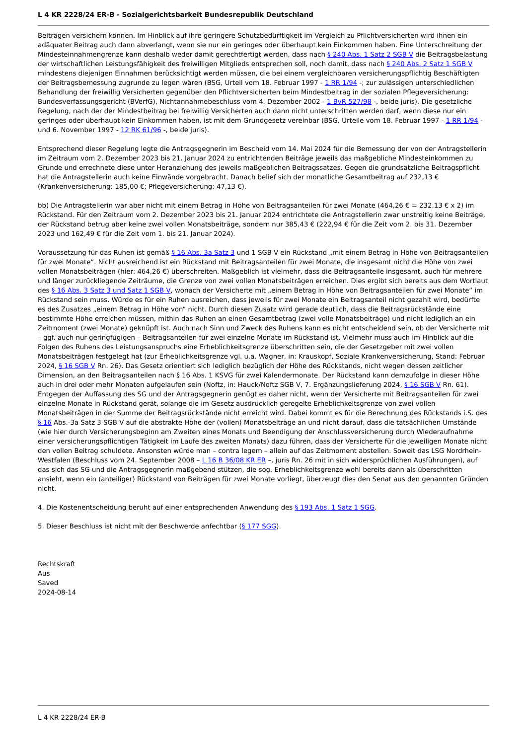L 4 KR 2228/24 ER-B - Sozialgerichtsbarkeit Bundesrepublik Deutschland
Beiträgen versichern können. Im Hinblick auf ihre geringere Schutzbedürftigkeit im Vergleich zu Pflichtversicherten wird ihnen ein adäquater Beitrag auch dann abverlangt, wenn sie nur ein geringes oder überhaupt kein Einkommen haben. Eine Unterschreitung der Mindesteinnahmengrenze kann deshalb weder damit gerechtfertigt werden, dass nach § 240 Abs. 1 Satz 2 SGB V die Beitragsbelastung der wirtschaftlichen Leistungsfähigkeit des freiwilligen Mitglieds entsprechen soll, noch damit, dass nach § 240 Abs. 2 Satz 1 SGB V mindestens diejenigen Einnahmen berücksichtigt werden müssen, die bei einem vergleichbaren versicherungspflichtig Beschäftigten der Beitragsbemessung zugrunde zu legen wären (BSG, Urteil vom 18. Februar 1997 - 1 RR 1/94 -; zur zulässigen unterschiedlichen Behandlung der freiwillig Versicherten gegenüber den Pflichtversicherten beim Mindestbeitrag in der sozialen Pflegeversicherung: Bundesverfassungsgericht (BVerfG), Nichtannahmebeschluss vom 4. Dezember 2002 - 1 BvR 527/98 -, beide juris). Die gesetzliche Regelung, nach der der Mindestbeitrag bei freiwillig Versicherten auch dann nicht unterschritten werden darf, wenn diese nur ein geringes oder überhaupt kein Einkommen haben, ist mit dem Grundgesetz vereinbar (BSG, Urteile vom 18. Februar 1997 - 1 RR 1/94 - und 6. November 1997 - 12 RK 61/96 -, beide juris).
Entsprechend dieser Regelung legte die Antragsgegnerin im Bescheid vom 14. Mai 2024 für die Bemessung der von der Antragstellerin im Zeitraum vom 2. Dezember 2023 bis 21. Januar 2024 zu entrichtenden Beiträge jeweils das maßgebliche Mindesteinkommen zu Grunde und errechnete diese unter Heranziehung des jeweils maßgeblichen Beitragssatzes. Gegen die grundsätzliche Beitragspflicht hat die Antragstellerin auch keine Einwände vorgebracht. Danach belief sich der monatliche Gesamtbeitrag auf 232,13 € (Krankenversicherung: 185,00 €; Pflegeversicherung: 47,13 €).
bb) Die Antragstellerin war aber nicht mit einem Betrag in Höhe von Beitragsanteilen für zwei Monate (464,26 € = 232,13 € x 2) im Rückstand. Für den Zeitraum vom 2. Dezember 2023 bis 21. Januar 2024 entrichtete die Antragstellerin zwar unstreitig keine Beiträge, der Rückstand betrug aber keine zwei vollen Monatsbeiträge, sondern nur 385,43 € (222,94 € für die Zeit vom 2. bis 31. Dezember 2023 und 162,49 € für die Zeit vom 1. bis 21. Januar 2024).
Voraussetzung für das Ruhen ist gemäß § 16 Abs. 3a Satz 3 und 1 SGB V ein Rückstand „mit einem Betrag in Höhe von Beitragsanteilen für zwei Monate“. Nicht ausreichend ist ein Rückstand mit Beitragsanteilen für zwei Monate, die insgesamt nicht die Höhe von zwei vollen Monatsbeiträgen (hier: 464,26 €) überschreiten. Maßgeblich ist vielmehr, dass die Beitragsanteile insgesamt, auch für mehrere und länger zurückliegende Zeiträume, die Grenze von zwei vollen Monatsbeiträgen erreichen. Dies ergibt sich bereits aus dem Wortlaut des § 16 Abs. 3 Satz 3 und Satz 1 SGB V, wonach der Versicherte mit „einem Betrag in Höhe von Beitragsanteilen für zwei Monate“ im Rückstand sein muss. Würde es für ein Ruhen ausreichen, dass jeweils für zwei Monate ein Beitragsanteil nicht gezahlt wird, bedürfte es des Zusatzes „einem Betrag in Höhe von“ nicht. Durch diesen Zusatz wird gerade deutlich, dass die Beitragsrückstände eine bestimmte Höhe erreichen müssen, mithin das Ruhen an einen Gesamtbetrag (zwei volle Monatsbeiträge) und nicht lediglich an ein Zeitmoment (zwei Monate) geknüpft ist. Auch nach Sinn und Zweck des Ruhens kann es nicht entscheidend sein, ob der Versicherte mit – ggf. auch nur geringfügigen – Beitragsanteilen für zwei einzelne Monate im Rückstand ist. Vielmehr muss auch im Hinblick auf die Folgen des Ruhens des Leistungsanspruchs eine Erheblichkeitsgrenze überschritten sein, die der Gesetzgeber mit zwei vollen Monatsbeiträgen festgelegt hat (zur Erheblichkeitsgrenze vgl. u.a. Wagner, in: Krauskopf, Soziale Krankenversicherung, Stand: Februar 2024, § 16 SGB V Rn. 26). Das Gesetz orientiert sich lediglich bezüglich der Höhe des Rückstands, nicht wegen dessen zeitlicher Dimension, an den Beitragsanteilen nach § 16 Abs. 1 KSVG für zwei Kalendermonate. Der Rückstand kann demzufolge in dieser Höhe auch in drei oder mehr Monaten aufgelaufen sein (Noftz, in: Hauck/Noftz SGB V, 7. Ergänzungslieferung 2024, § 16 SGB V Rn. 61). Entgegen der Auffassung des SG und der Antragsgegnerin genügt es daher nicht, wenn der Versicherte mit Beitragsanteilen für zwei einzelne Monate in Rückstand gerät, solange die im Gesetz ausdrücklich geregelte Erheblichkeitsgrenze von zwei vollen Monatsbeiträgen in der Summe der Beitragsrückstände nicht erreicht wird. Dabei kommt es für die Berechnung des Rückstands i.S. des § 16 Abs.-3a Satz 3 SGB V auf die abstrakte Höhe der (vollen) Monatsbeiträge an und nicht darauf, dass die tatsächlichen Umstände (wie hier durch Versicherungsbeginn am Zweiten eines Monats und Beendigung der Anschlussversicherung durch Wiederaufnahme einer versicherungspflichtigen Tätigkeit im Laufe des zweiten Monats) dazu führen, dass der Versicherte für die jeweiligen Monate nicht den vollen Beitrag schuldete. Ansonsten würde man – contra legem – allein auf das Zeitmoment abstellen. Soweit das LSG Nordrhein-Westfalen (Beschluss vom 24. September 2008 – L 16 B 36/08 KR ER –, juris Rn. 26 mit in sich widersprüchlichen Ausführungen), auf das sich das SG und die Antragsgegnerin maßgebend stützen, die sog. Erheblichkeitsgrenze wohl bereits dann als überschritten ansieht, wenn ein (anteiliger) Rückstand von Beiträgen für zwei Monate vorliegt, überzeugt dies den Senat aus den genannten Gründen nicht.
4. Die Kostenentscheidung beruht auf einer entsprechenden Anwendung des § 193 Abs. 1 Satz 1 SGG.
5. Dieser Beschluss ist nicht mit der Beschwerde anfechtbar (§ 177 SGG).
Rechtskraft
Aus
Saved
2024-08-14
L 4 KR 2228/24 ER-B